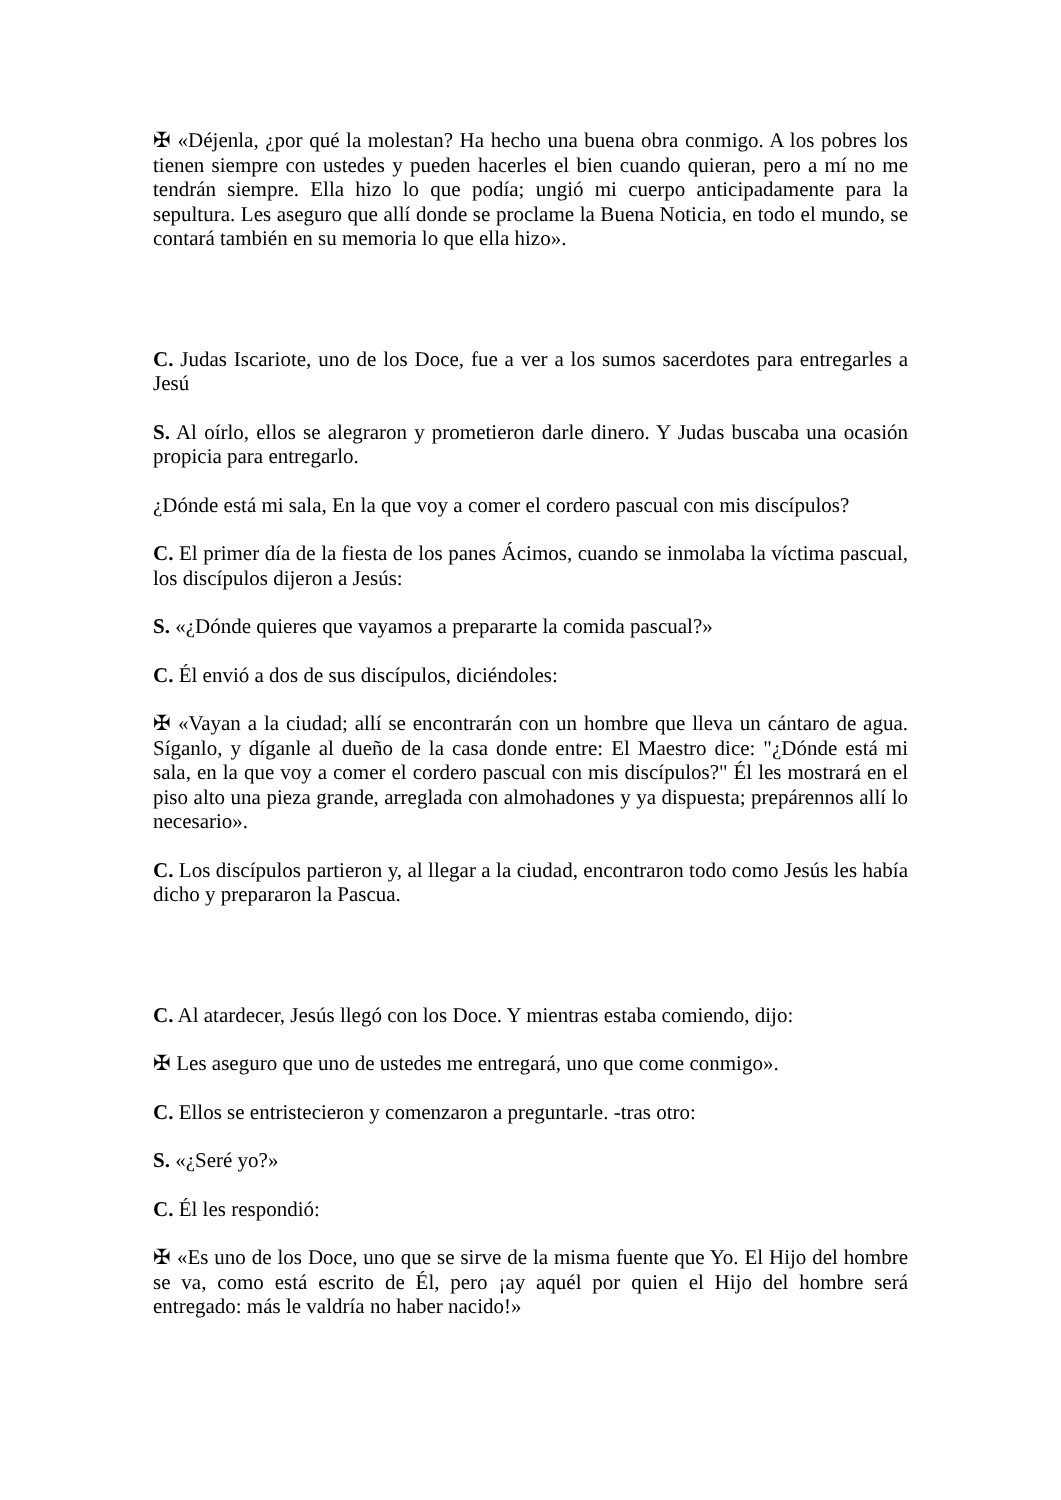✠ «Déjenla, ¿por qué la molestan? Ha hecho una buena obra conmigo. A los pobres los tienen siempre con ustedes y pueden hacerles el bien cuando quieran, pero a mí no me tendrán siempre. Ella hizo lo que podía; ungió mi cuerpo anticipadamente para la sepultura. Les aseguro que allí donde se proclame la Buena Noticia, en todo el mundo, se contará también en su memoria lo que ella hizo».
C. Judas Iscariote, uno de los Doce, fue a ver a los sumos sacerdotes para entregarles a Jesú
S. Al oírlo, ellos se alegraron y prometieron darle dinero. Y Judas buscaba una ocasión propicia para entregarlo.
¿Dónde está mi sala, En la que voy a comer el cordero pascual con mis discípulos?
C. El primer día de la fiesta de los panes Ácimos, cuando se inmolaba la víctima pascual, los discípulos dijeron a Jesús:
S. «¿Dónde quieres que vayamos a prepararte la comida pascual?»
C. Él envió a dos de sus discípulos, diciéndoles:
✠ «Vayan a la ciudad; allí se encontrarán con un hombre que lleva un cántaro de agua. Síganlo, y díganle al dueño de la casa donde entre: El Maestro dice: "¿Dónde está mi sala, en la que voy a comer el cordero pascual con mis discípulos?" Él les mostrará en el piso alto una pieza grande, arreglada con almohadones y ya dispuesta; prepárennos allí lo necesario».
C. Los discípulos partieron y, al llegar a la ciudad, encontraron todo como Jesús les había dicho y prepararon la Pascua.
C. Al atardecer, Jesús llegó con los Doce. Y mientras estaba comiendo, dijo:
✠ Les aseguro que uno de ustedes me entregará, uno que come conmigo».
C. Ellos se entristecieron y comenzaron a preguntarle. -tras otro:
S. «¿Seré yo?»
C. Él les respondió:
✠ «Es uno de los Doce, uno que se sirve de la misma fuente que Yo. El Hijo del hombre se va, como está escrito de Él, pero ¡ay aquél por quien el Hijo del hombre será entregado: más le valdría no haber nacido!»